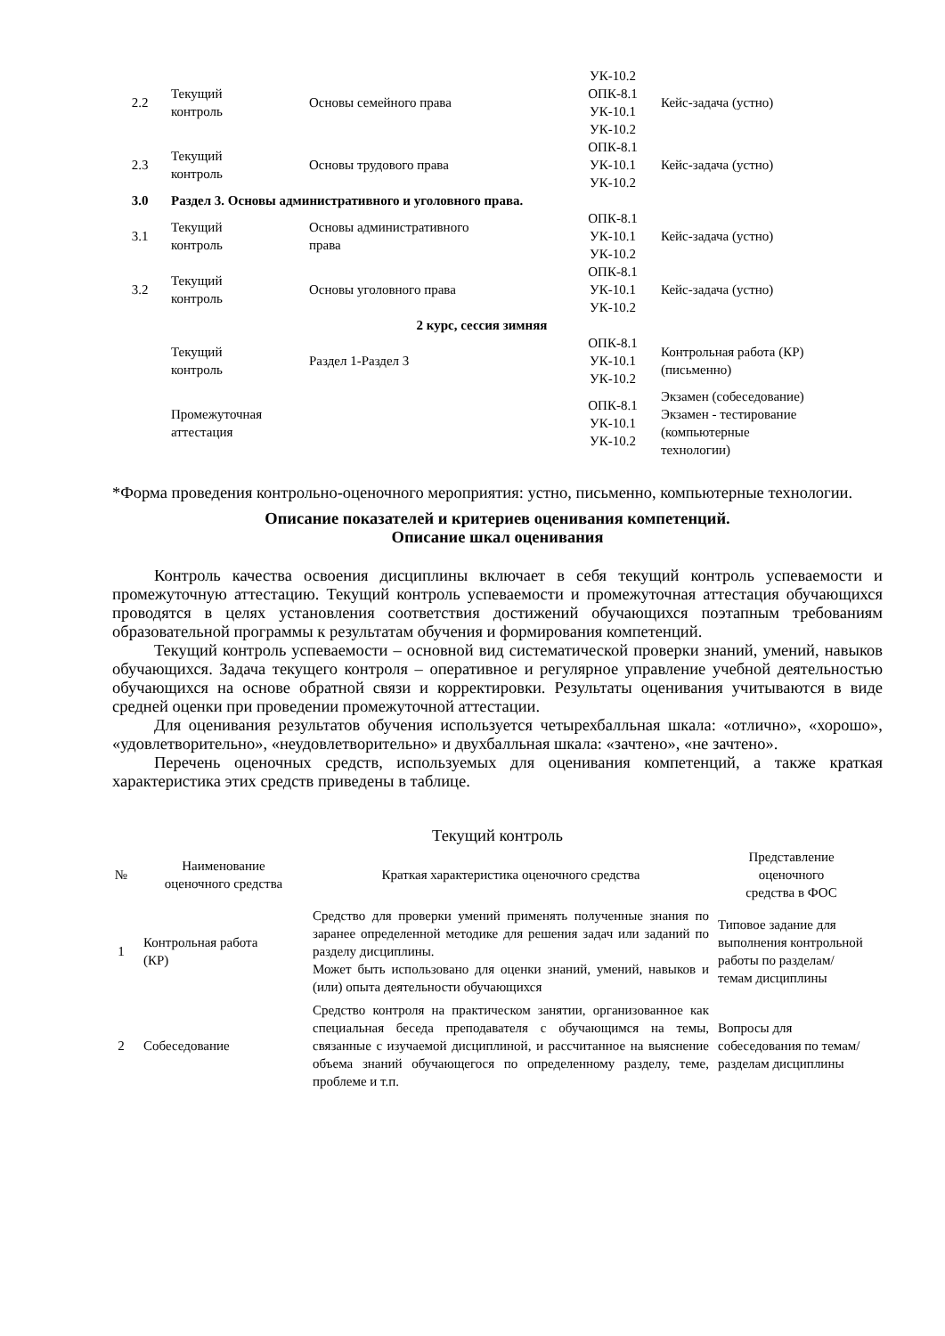| 2.2 | Текущий контроль | Основы семейного права | УК-10.2 ОПК-8.1 УК-10.1 УК-10.2 | Кейс-задача (устно) |
| 2.3 | Текущий контроль | Основы трудового права | ОПК-8.1 УК-10.1 УК-10.2 | Кейс-задача (устно) |
| 3.0 | Раздел 3. Основы административного и уголовного права. | | | |
| 3.1 | Текущий контроль | Основы административного права | ОПК-8.1 УК-10.1 УК-10.2 | Кейс-задача (устно) |
| 3.2 | Текущий контроль | Основы уголовного права | ОПК-8.1 УК-10.1 УК-10.2 | Кейс-задача (устно) |
| 2 курс, сессия зимняя | | | | |
| | Текущий контроль | Раздел 1-Раздел 3 | ОПК-8.1 УК-10.1 УК-10.2 | Контрольная работа (КР) (письменно) |
| | Промежуточная аттестация | | ОПК-8.1 УК-10.1 УК-10.2 | Экзамен (собеседование) Экзамен - тестирование (компьютерные технологии) |
*Форма проведения контрольно-оценочного мероприятия: устно, письменно, компьютерные технологии.
Описание показателей и критериев оценивания компетенций.
Описание шкал оценивания
Контроль качества освоения дисциплины включает в себя текущий контроль успеваемости и промежуточную аттестацию. Текущий контроль успеваемости и промежуточная аттестация обучающихся проводятся в целях установления соответствия достижений обучающихся поэтапным требованиям образовательной программы к результатам обучения и формирования компетенций.
Текущий контроль успеваемости – основной вид систематической проверки знаний, умений, навыков обучающихся. Задача текущего контроля – оперативное и регулярное управление учебной деятельностью обучающихся на основе обратной связи и корректировки. Результаты оценивания учитываются в виде средней оценки при проведении промежуточной аттестации.
Для оценивания результатов обучения используется четырехбалльная шкала: «отлично», «хорошо», «удовлетворительно», «неудовлетворительно» и двухбалльная шкала: «зачтено», «не зачтено».
Перечень оценочных средств, используемых для оценивания компетенций, а также краткая характеристика этих средств приведены в таблице.
Текущий контроль
| № | Наименование оценочного средства | Краткая характеристика оценочного средства | Представление оценочного средства в ФОС |
| --- | --- | --- | --- |
| 1 | Контрольная работа (КР) | Средство для проверки умений применять полученные знания по заранее определенной методике для решения задач или заданий по разделу дисциплины. Может быть использовано для оценки знаний, умений, навыков и (или) опыта деятельности обучающихся | Типовое задание для выполнения контрольной работы по разделам/темам дисциплины |
| 2 | Собеседование | Средство контроля на практическом занятии, организованное как специальная беседа преподавателя с обучающимся на темы, связанные с изучаемой дисциплиной, и рассчитанное на выяснение объема знаний обучающегося по определенному разделу, теме, проблеме и т.п. | Вопросы для собеседования по темам/разделам дисциплины |